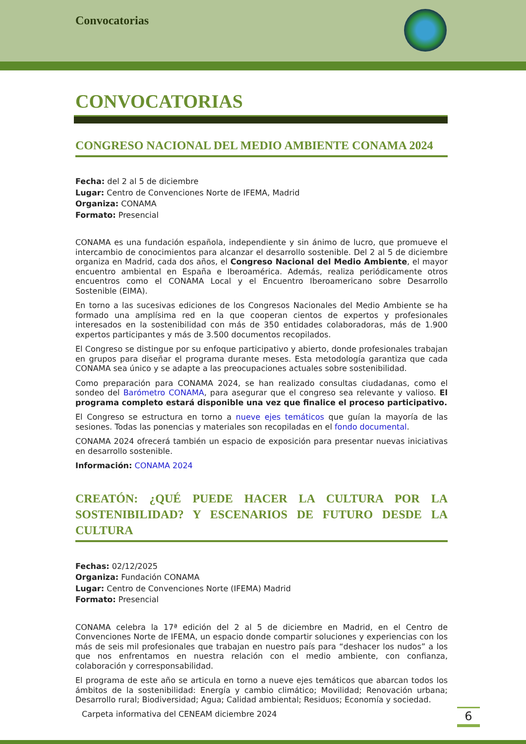Convocatorias
CONVOCATORIAS
CONGRESO NACIONAL DEL MEDIO AMBIENTE CONAMA 2024
Fecha: del 2 al 5 de diciembre
Lugar: Centro de Convenciones Norte de IFEMA, Madrid
Organiza: CONAMA
Formato: Presencial
CONAMA es una fundación española, independiente y sin ánimo de lucro, que promueve el intercambio de conocimientos para alcanzar el desarrollo sostenible. Del 2 al 5 de diciembre organiza en Madrid, cada dos años, el Congreso Nacional del Medio Ambiente, el mayor encuentro ambiental en España e Iberoamérica. Además, realiza periódicamente otros encuentros como el CONAMA Local y el Encuentro Iberoamericano sobre Desarrollo Sostenible (EIMA).
En torno a las sucesivas ediciones de los Congresos Nacionales del Medio Ambiente se ha formado una amplísima red en la que cooperan cientos de expertos y profesionales interesados en la sostenibilidad con más de 350 entidades colaboradoras, más de 1.900 expertos participantes y más de 3.500 documentos recopilados.
El Congreso se distingue por su enfoque participativo y abierto, donde profesionales trabajan en grupos para diseñar el programa durante meses. Esta metodología garantiza que cada CONAMA sea único y se adapte a las preocupaciones actuales sobre sostenibilidad.
Como preparación para CONAMA 2024, se han realizado consultas ciudadanas, como el sondeo del Barómetro CONAMA, para asegurar que el congreso sea relevante y valioso. El programa completo estará disponible una vez que finalice el proceso participativo.
El Congreso se estructura en torno a nueve ejes temáticos que guían la mayoría de las sesiones. Todas las ponencias y materiales son recopiladas en el fondo documental.
CONAMA 2024 ofrecerá también un espacio de exposición para presentar nuevas iniciativas en desarrollo sostenible.
Información: CONAMA 2024
CREATÓN: ¿QUÉ PUEDE HACER LA CULTURA POR LA SOSTENIBILIDAD? Y ESCENARIOS DE FUTURO DESDE LA CULTURA
Fechas: 02/12/2025
Organiza: Fundación CONAMA
Lugar: Centro de Convenciones Norte (IFEMA) Madrid
Formato: Presencial
CONAMA celebra la 17ª edición del 2 al 5 de diciembre en Madrid, en el Centro de Convenciones Norte de IFEMA, un espacio donde compartir soluciones y experiencias con los más de seis mil profesionales que trabajan en nuestro país para “deshacer los nudos” a los que nos enfrentamos en nuestra relación con el medio ambiente, con confianza, colaboración y corresponsabilidad.
El programa de este año se articula en torno a nueve ejes temáticos que abarcan todos los ámbitos de la sostenibilidad: Energía y cambio climático; Movilidad; Renovación urbana; Desarrollo rural; Biodiversidad; Agua; Calidad ambiental; Residuos; Economía y sociedad.
Carpeta informativa del CENEAM diciembre 2024
6